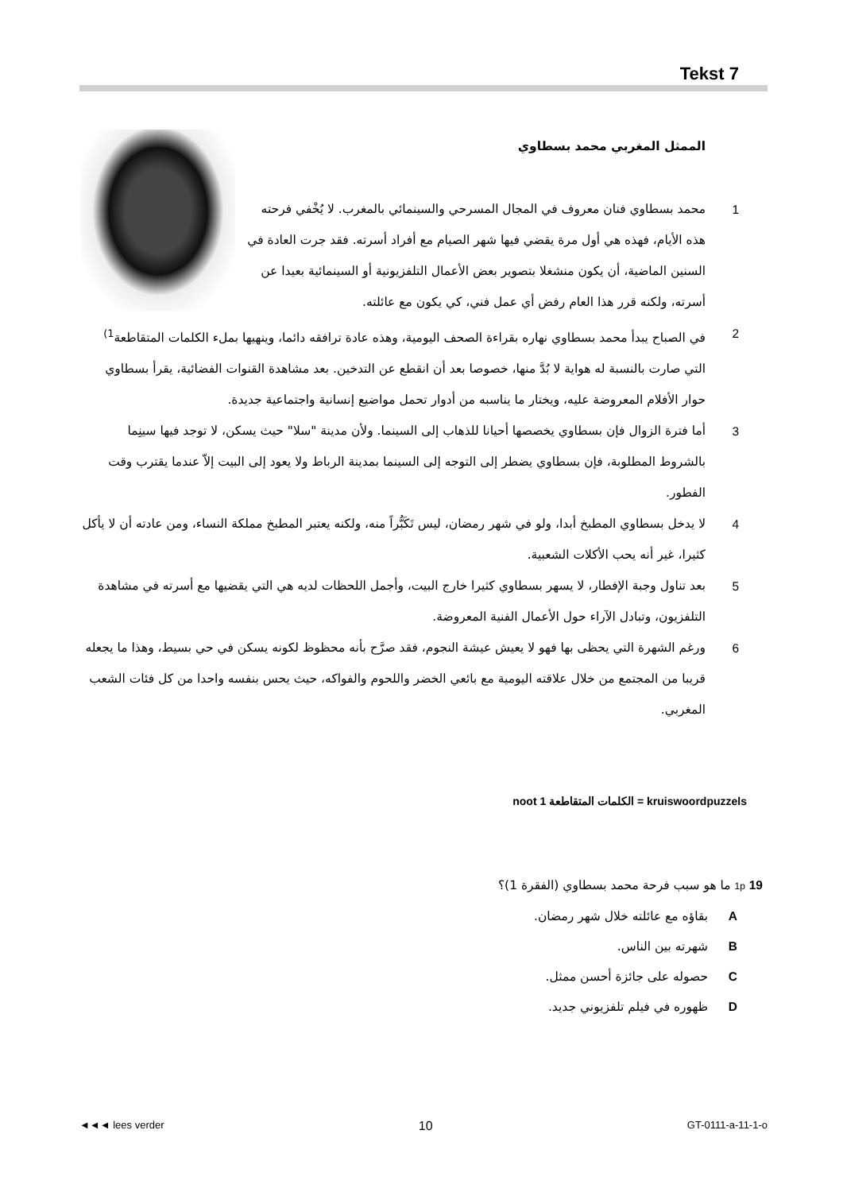Tekst 7
الممثل المغربي محمد بسطاوي
1 محمد بسطاوي فنان معروف في المجال المسرحي والسينمائي بالمغرب. لا يُخْفي فرحته هذه الأيام، فهذه هي أول مرة يقضي فيها شهر الصيام مع أفراد أسرته. فقد جرت العادة في السنين الماضية، أن يكون منشغلا بتصوير بعض الأعمال التلفزيونية أو السينمائية بعيدا عن أسرته، ولكنه قرر هذا العام رفض أي عمل فني، كي يكون مع عائلته.
2 في الصباح يبدأ محمد بسطاوي نهاره بقراءة الصحف اليومية، وهذه عادة ترافقه دائما، وينهيها بملء الكلمات المتقاطعة<sup>1)</sup> التي صارت بالنسبة له هواية لا بُدَّ منها، خصوصا بعد أن انقطع عن التدخين. بعد مشاهدة القنوات الفضائية، يقرأ بسطاوي حوار الأفلام المعروضة عليه، ويختار ما يناسبه من أدوار تحمل مواضيع إنسانية واجتماعية جديدة.
3 أما فترة الزوال فإن بسطاوي يخصصها أحيانا للذهاب إلى السينما. ولأن مدينة "سلا" حيث يسكن، لا توجد فيها سينِما بالشروط المطلوبة، فإن بسطاوي يضطر إلى التوجه إلى السينما بمدينة الرباط ولا يعود إلى البيت إلاّ عندما يقترب وقت الفطور.
4 لا يدخل بسطاوي المطبخ أبدا، ولو في شهر رمضان، ليس تَكَبُّراً منه، ولكنه يعتبر المطبخ مملكة النساء، ومن عادته أن لا يأكل كثيرا، غير أنه يحب الأكلات الشعبية.
5 بعد تناول وجبة الإفطار، لا يسهر بسطاوي كثيرا خارج البيت، وأجمل اللحظات لديه هي التي يقضيها مع أسرته في مشاهدة التلفزيون، وتبادل الآراء حول الأعمال الفنية المعروضة.
6 ورغم الشهرة التي يحظى بها فهو لا يعيش عيشة النجوم، فقد صرَّح بأنه محظوظ لكونه يسكن في حي بسيط، وهذا ما يجعله قريبا من المجتمع من خلال علاقته اليومية مع بائعي الخضر واللحوم والفواكه، حيث يحس بنفسه واحدا من كل فئات الشعب المغربي.
noot 1 الكلمات المتقاطعة = kruiswoordpuzzels
1p 19 ما هو سبب فرحة محمد بسطاوي (الفقرة 1)؟
A بقاؤه مع عائلته خلال شهر رمضان.
B شهرته بين الناس.
C حصوله على جائزة أحسن ممثل.
D ظهوره في فيلم تلفزيوني جديد.
◄◄◄ lees verder 10 GT-0111-a-11-1-o